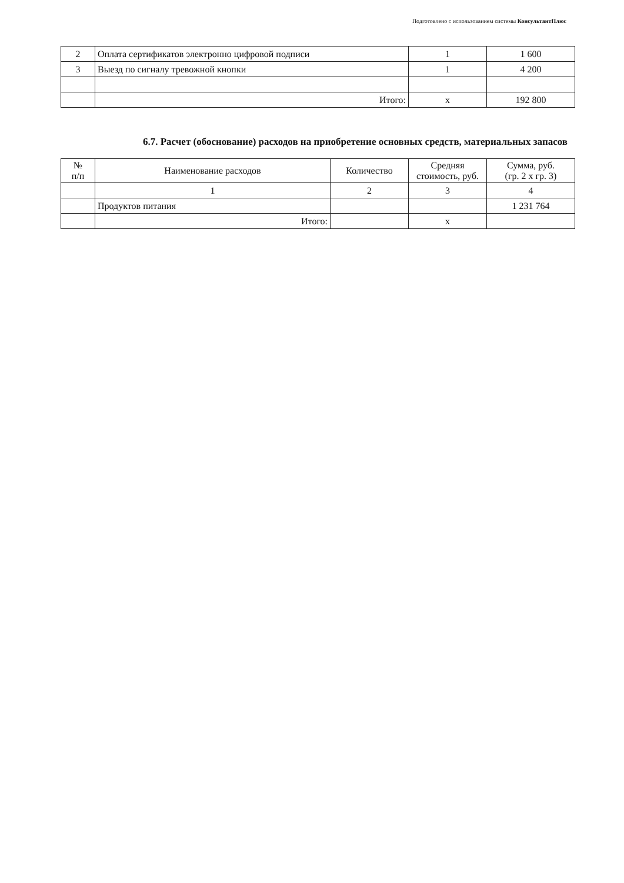Подготовлено с использованием системы КонсультантПлюс
| 2 | Оплата сертификатов электронно цифровой подписи | 1 | 1 600 |
| 3 | Выезд по сигналу тревожной кнопки | 1 | 4 200 |
| | Итого: | х | 192 800 |
6.7. Расчет (обоснование) расходов на приобретение основных средств, материальных запасов
| № п/п | Наименование расходов | Количество | Средняя стоимость, руб. | Сумма, руб. (гр. 2 х гр. 3) |
| --- | --- | --- | --- | --- |
| | 1 | 2 | 3 | 4 |
| | Продуктов питания | | | 1 231 764 |
| | Итого: | | х | |